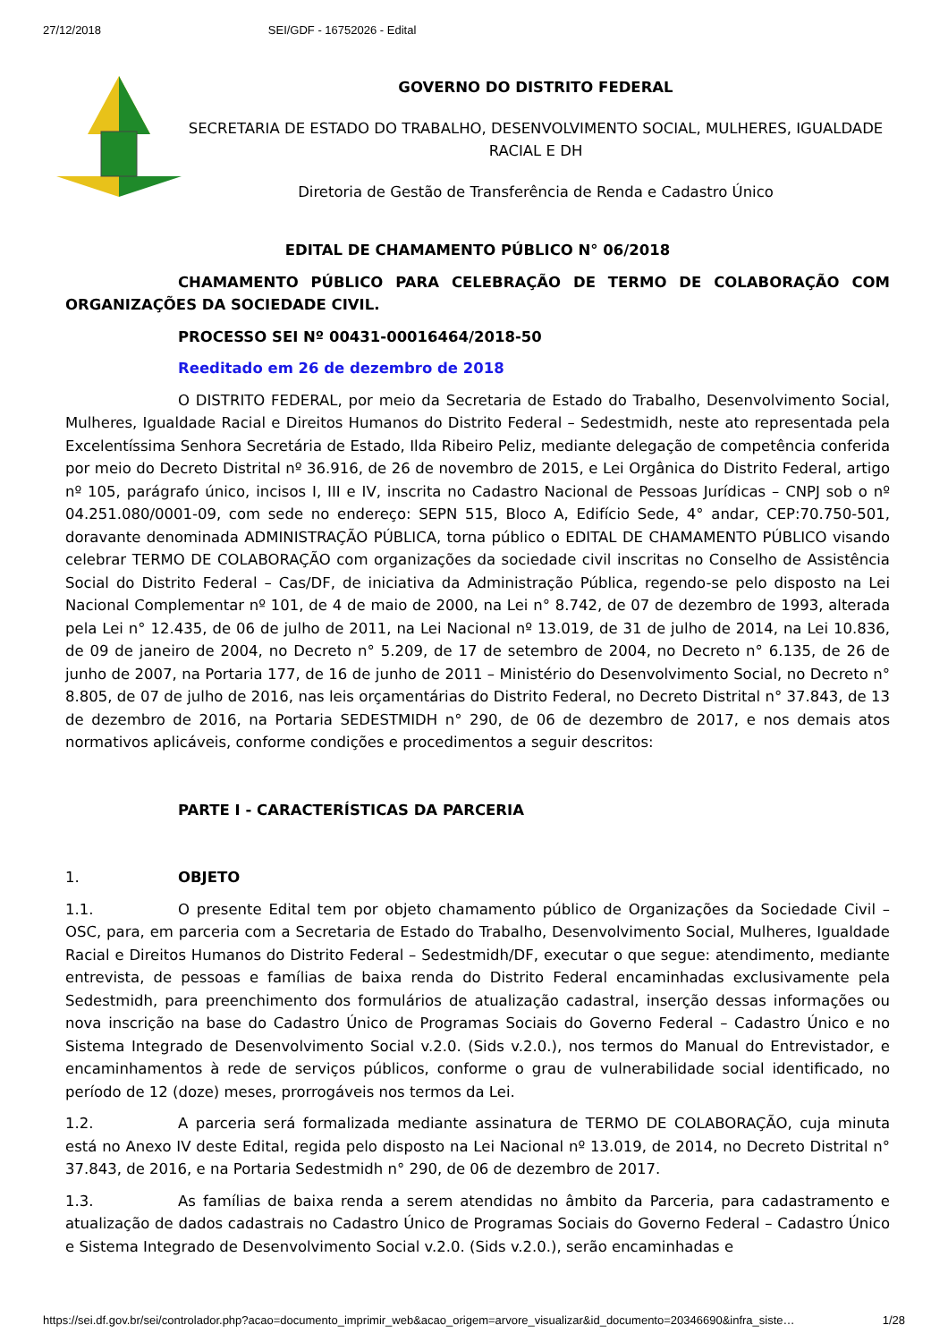27/12/2018 SEI/GDF - 16752026 - Edital
GOVERNO DO DISTRITO FEDERAL
SECRETARIA DE ESTADO DO TRABALHO, DESENVOLVIMENTO SOCIAL, MULHERES, IGUALDADE RACIAL E DH
Diretoria de Gestão de Transferência de Renda e Cadastro Único
EDITAL DE CHAMAMENTO PÚBLICO N° 06/2018
CHAMAMENTO PÚBLICO PARA CELEBRAÇÃO DE TERMO DE COLABORAÇÃO COM ORGANIZAÇÕES DA SOCIEDADE CIVIL.
PROCESSO SEI Nº 00431-00016464/2018-50
Reeditado em 26 de dezembro de 2018
O DISTRITO FEDERAL, por meio da Secretaria de Estado do Trabalho, Desenvolvimento Social, Mulheres, Igualdade Racial e Direitos Humanos do Distrito Federal – Sedestmidh, neste ato representada pela Excelentíssima Senhora Secretária de Estado, Ilda Ribeiro Peliz, mediante delegação de competência conferida por meio do Decreto Distrital nº 36.916, de 26 de novembro de 2015, e Lei Orgânica do Distrito Federal, artigo nº 105, parágrafo único, incisos I, III e IV, inscrita no Cadastro Nacional de Pessoas Jurídicas – CNPJ sob o nº 04.251.080/0001-09, com sede no endereço: SEPN 515, Bloco A, Edifício Sede, 4° andar, CEP:70.750-501, doravante denominada ADMINISTRAÇÃO PÚBLICA, torna público o EDITAL DE CHAMAMENTO PÚBLICO visando celebrar TERMO DE COLABORAÇÃO com organizações da sociedade civil inscritas no Conselho de Assistência Social do Distrito Federal – Cas/DF, de iniciativa da Administração Pública, regendo-se pelo disposto na Lei Nacional Complementar nº 101, de 4 de maio de 2000, na Lei n° 8.742, de 07 de dezembro de 1993, alterada pela Lei n° 12.435, de 06 de julho de 2011, na Lei Nacional nº 13.019, de 31 de julho de 2014, na Lei 10.836, de 09 de janeiro de 2004, no Decreto n° 5.209, de 17 de setembro de 2004, no Decreto n° 6.135, de 26 de junho de 2007, na Portaria 177, de 16 de junho de 2011 – Ministério do Desenvolvimento Social, no Decreto n° 8.805, de 07 de julho de 2016, nas leis orçamentárias do Distrito Federal, no Decreto Distrital n° 37.843, de 13 de dezembro de 2016, na Portaria SEDESTMIDH n° 290, de 06 de dezembro de 2017, e nos demais atos normativos aplicáveis, conforme condições e procedimentos a seguir descritos:
PARTE I - CARACTERÍSTICAS DA PARCERIA
1. OBJETO
1.1. O presente Edital tem por objeto chamamento público de Organizações da Sociedade Civil – OSC, para, em parceria com a Secretaria de Estado do Trabalho, Desenvolvimento Social, Mulheres, Igualdade Racial e Direitos Humanos do Distrito Federal – Sedestmidh/DF, executar o que segue: atendimento, mediante entrevista, de pessoas e famílias de baixa renda do Distrito Federal encaminhadas exclusivamente pela Sedestmidh, para preenchimento dos formulários de atualização cadastral, inserção dessas informações ou nova inscrição na base do Cadastro Único de Programas Sociais do Governo Federal – Cadastro Único e no Sistema Integrado de Desenvolvimento Social v.2.0. (Sids v.2.0.), nos termos do Manual do Entrevistador, e encaminhamentos à rede de serviços públicos, conforme o grau de vulnerabilidade social identificado, no período de 12 (doze) meses, prorrogáveis nos termos da Lei.
1.2. A parceria será formalizada mediante assinatura de TERMO DE COLABORAÇÃO, cuja minuta está no Anexo IV deste Edital, regida pelo disposto na Lei Nacional nº 13.019, de 2014, no Decreto Distrital n° 37.843, de 2016, e na Portaria Sedestmidh n° 290, de 06 de dezembro de 2017.
1.3. As famílias de baixa renda a serem atendidas no âmbito da Parceria, para cadastramento e atualização de dados cadastrais no Cadastro Único de Programas Sociais do Governo Federal – Cadastro Único e Sistema Integrado de Desenvolvimento Social v.2.0. (Sids v.2.0.), serão encaminhadas e
https://sei.df.gov.br/sei/controlador.php?acao=documento_imprimir_web&acao_origem=arvore_visualizar&id_documento=20346690&infra_siste… 1/28